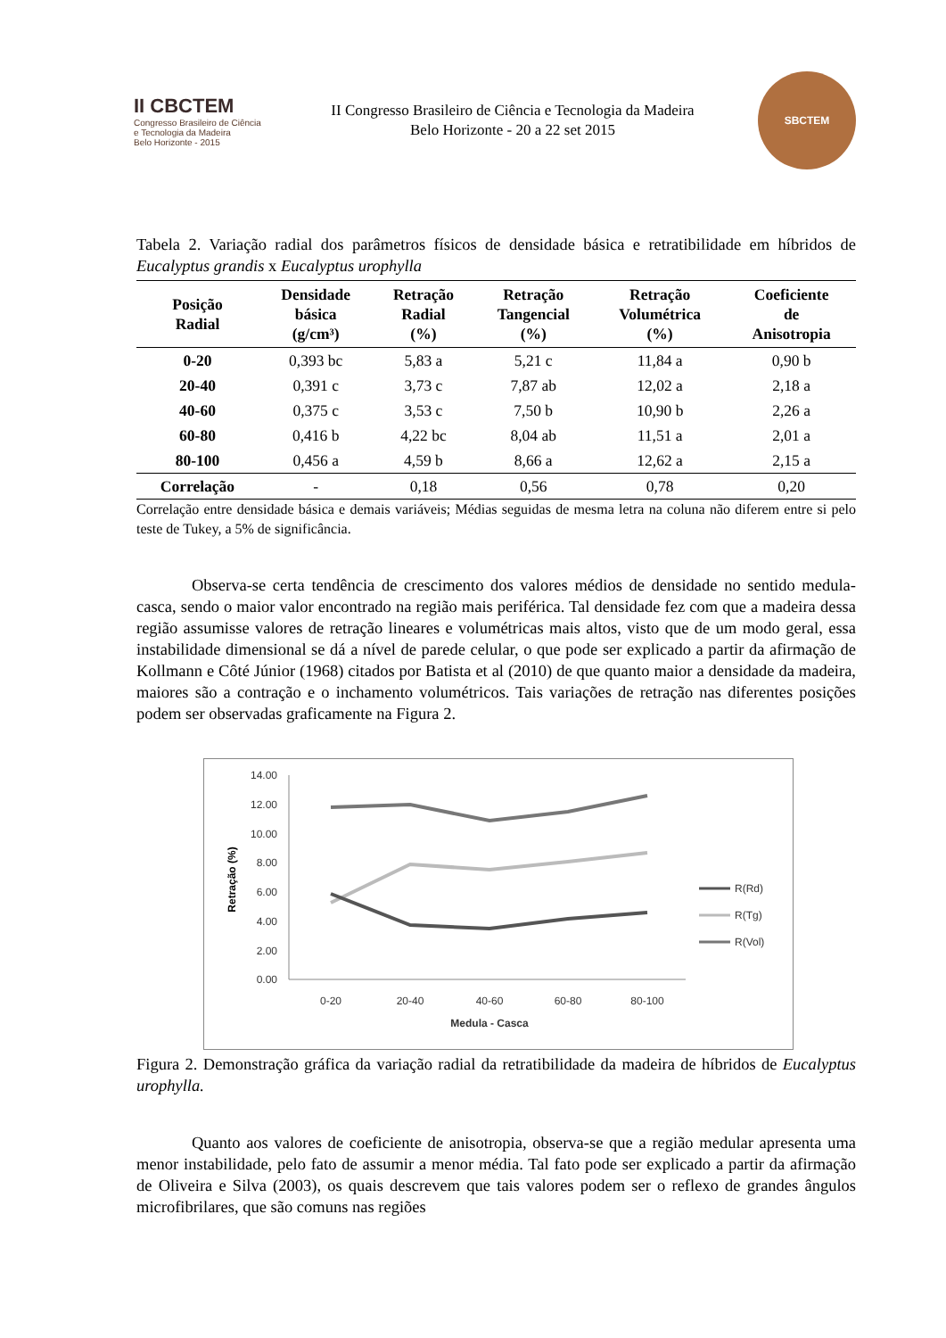II CBCTEM
Congresso Brasileiro de Ciência
e Tecnologia da Madeira
Belo Horizonte - 2015
II Congresso Brasileiro de Ciência e Tecnologia da Madeira
Belo Horizonte - 20 a 22 set 2015
SBCTEM
Tabela 2. Variação radial dos parâmetros físicos de densidade básica e retratibilidade em híbridos de Eucalyptus grandis x Eucalyptus urophylla
| Posição Radial | Densidade básica (g/cm³) | Retração Radial (%) | Retração Tangencial (%) | Retração Volumétrica (%) | Coeficiente de Anisotropia |
| --- | --- | --- | --- | --- | --- |
| 0-20 | 0,393 bc | 5,83 a | 5,21 c | 11,84 a | 0,90 b |
| 20-40 | 0,391 c | 3,73 c | 7,87 ab | 12,02 a | 2,18 a |
| 40-60 | 0,375 c | 3,53 c | 7,50 b | 10,90 b | 2,26 a |
| 60-80 | 0,416 b | 4,22 bc | 8,04 ab | 11,51 a | 2,01 a |
| 80-100 | 0,456 a | 4,59 b | 8,66 a | 12,62 a | 2,15 a |
| Correlação | - | 0,18 | 0,56 | 0,78 | 0,20 |
Correlação entre densidade básica e demais variáveis; Médias seguidas de mesma letra na coluna não diferem entre si pelo teste de Tukey, a 5% de significância.
Observa-se certa tendência de crescimento dos valores médios de densidade no sentido medula-casca, sendo o maior valor encontrado na região mais periférica. Tal densidade fez com que a madeira dessa região assumisse valores de retração lineares e volumétricas mais altos, visto que de um modo geral, essa instabilidade dimensional se dá a nível de parede celular, o que pode ser explicado a partir da afirmação de Kollmann e Côté Júnior (1968) citados por Batista et al (2010) de que quanto maior a densidade da madeira, maiores são a contração e o inchamento volumétricos. Tais variações de retração nas diferentes posições podem ser observadas graficamente na Figura 2.
14.00
12.00
10.00
8.00
6.00
4.00
2.00
0.00
0-20
20-40
40-60
60-80
80-100
Medula - Casca
Retração (%)
R(Rd)
R(Tg)
R(Vol)
Figura 2. Demonstração gráfica da variação radial da retratibilidade da madeira de híbridos de Eucalyptus urophylla.
Quanto aos valores de coeficiente de anisotropia, observa-se que a região medular apresenta uma menor instabilidade, pelo fato de assumir a menor média. Tal fato pode ser explicado a partir da afirmação de Oliveira e Silva (2003), os quais descrevem que tais valores podem ser o reflexo de grandes ângulos microfibrilares, que são comuns nas regiões